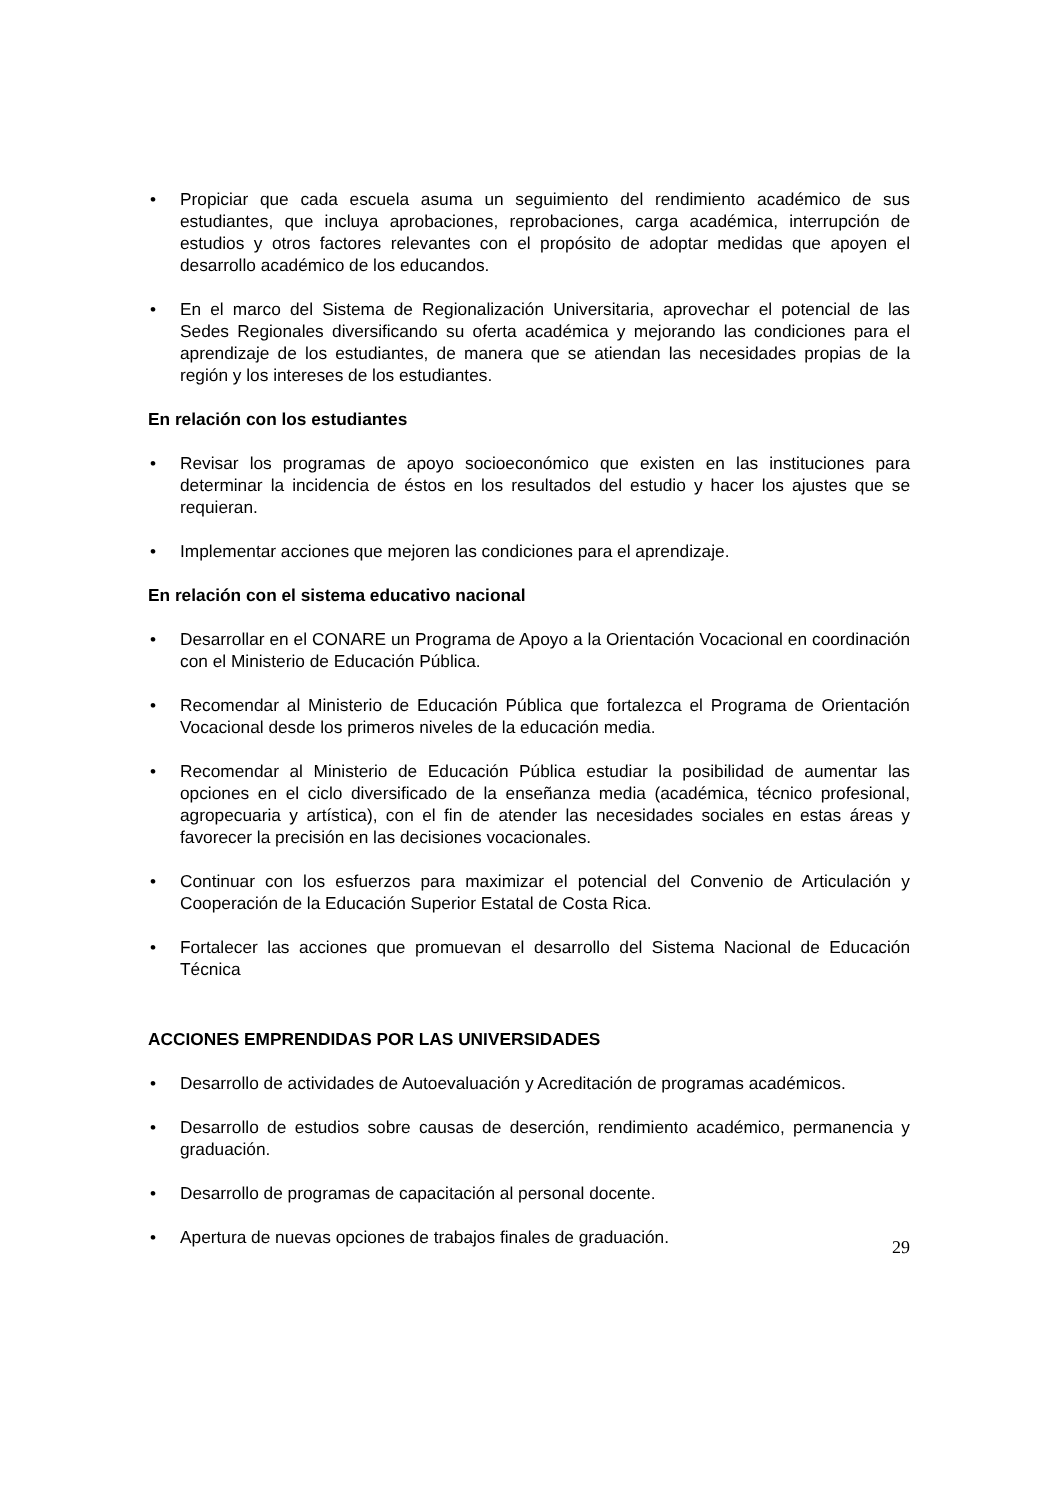• Propiciar que cada escuela asuma un seguimiento del rendimiento académico de sus estudiantes, que incluya aprobaciones, reprobaciones, carga académica, interrupción de estudios y otros factores relevantes con el propósito de adoptar medidas que apoyen el desarrollo académico de los educandos.
• En el marco del Sistema de Regionalización Universitaria, aprovechar el potencial de las Sedes Regionales diversificando su oferta académica y mejorando las condiciones para el aprendizaje de los estudiantes, de manera que se atiendan las necesidades propias de la región y los intereses de los estudiantes.
En relación con los estudiantes
• Revisar los programas de apoyo socioeconómico que existen en las instituciones para determinar la incidencia de éstos en los resultados del estudio y hacer los ajustes que se requieran.
• Implementar acciones que mejoren las condiciones para el aprendizaje.
En relación con el sistema educativo nacional
• Desarrollar en el CONARE un Programa de Apoyo a la Orientación Vocacional en coordinación con el Ministerio de Educación Pública.
• Recomendar al Ministerio de Educación Pública que fortalezca el Programa de Orientación Vocacional desde los primeros niveles de la educación media.
• Recomendar al Ministerio de Educación Pública estudiar la posibilidad de aumentar las opciones en el ciclo diversificado de la enseñanza media (académica, técnico profesional, agropecuaria y artística), con el fin de atender las necesidades sociales en estas áreas y favorecer la precisión en las decisiones vocacionales.
• Continuar con los esfuerzos para maximizar el potencial del Convenio de Articulación y Cooperación de la Educación Superior Estatal de Costa Rica.
• Fortalecer las acciones que promuevan el desarrollo del Sistema Nacional de Educación Técnica
ACCIONES EMPRENDIDAS POR LAS UNIVERSIDADES
• Desarrollo de actividades de Autoevaluación y Acreditación de programas académicos.
• Desarrollo de estudios sobre causas de deserción, rendimiento académico, permanencia y graduación.
• Desarrollo de programas de capacitación al personal docente.
• Apertura de nuevas opciones de trabajos finales de graduación.
29